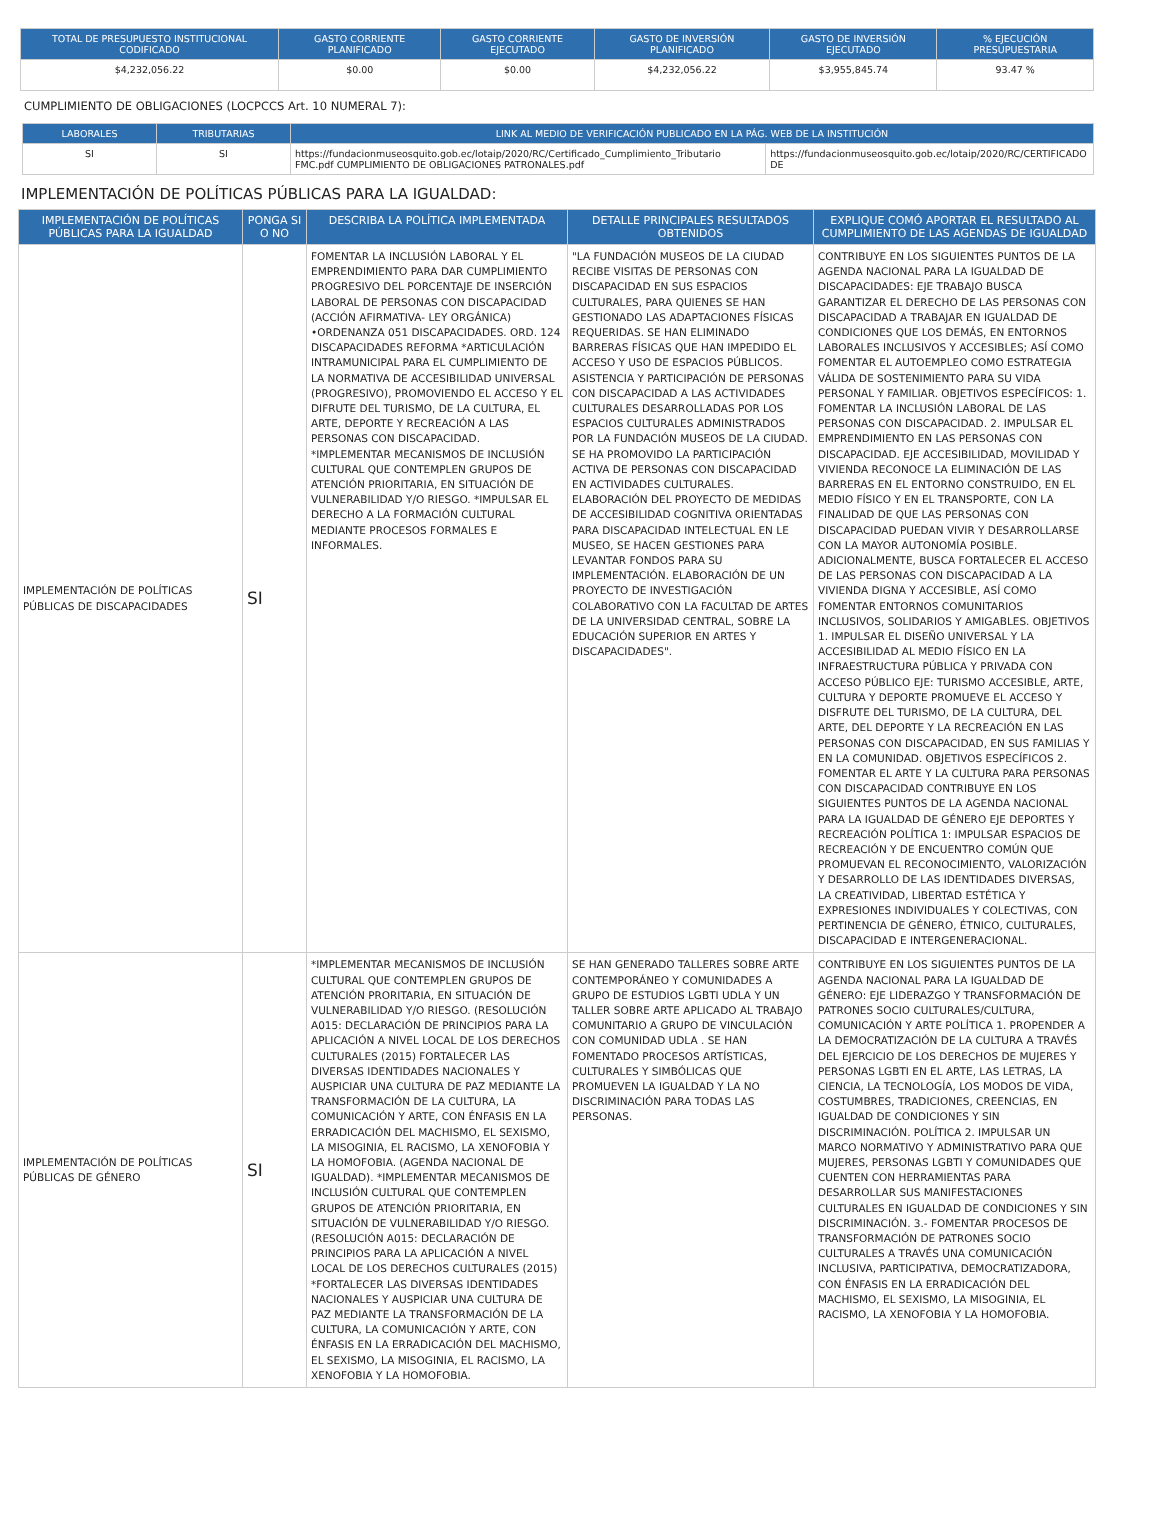| TOTAL DE PRESUPUESTO INSTITUCIONAL CODIFICADO | GASTO CORRIENTE PLANIFICADO | GASTO CORRIENTE EJECUTADO | GASTO DE INVERSIÓN PLANIFICADO | GASTO DE INVERSIÓN EJECUTADO | % EJECUCIÓN PRESUPUESTARIA |
| --- | --- | --- | --- | --- | --- |
| $4,232,056.22 | $0.00 | $0.00 | $4,232,056.22 | $3,955,845.74 | 93.47 % |
CUMPLIMIENTO DE OBLIGACIONES (LOCPCCS Art. 10 NUMERAL 7):
| LABORALES | TRIBUTARIAS | LINK AL MEDIO DE VERIFICACIÓN PUBLICADO EN LA PÁG. WEB DE LA INSTITUCIÓN | |
| --- | --- | --- | --- |
| SI | SI | https://fundacionmuseosquito.gob.ec/lotaip/2020/RC/Certificado_Cumplimiento_Tributario FMC.pdf CUMPLIMIENTO DE OBLIGACIONES PATRONALES.pdf | https://fundacionmuseosquito.gob.ec/lotaip/2020/RC/CERTIFICADO DE |
IMPLEMENTACIÓN DE POLÍTICAS PÚBLICAS PARA LA IGUALDAD:
| IMPLEMENTACIÓN DE POLÍTICAS PÚBLICAS PARA LA IGUALDAD | PONGA SI O NO | DESCRIBA LA POLÍTICA IMPLEMENTADA | DETALLE PRINCIPALES RESULTADOS OBTENIDOS | EXPLIQUE COMÓ APORTAR EL RESULTADO AL CUMPLIMIENTO DE LAS AGENDAS DE IGUALDAD |
| --- | --- | --- | --- | --- |
| IMPLEMENTACIÓN DE POLÍTICAS PÚBLICAS DE DISCAPACIDADES | SI | FOMENTAR LA INCLUSIÓN LABORAL Y EL EMPRENDIMIENTO PARA DAR CUMPLIMIENTO PROGRESIVO DEL PORCENTAJE DE INSERCIÓN LABORAL DE PERSONAS CON DISCAPACIDAD (ACCIÓN AFIRMATIVA- LEY ORGÁNICA) •ORDENANZA 051 DISCAPACIDADES. ORD. 124 DISCAPACIDADES REFORMA *ARTICULACIÓN INTRAMUNICIPAL PARA EL CUMPLIMIENTO DE LA NORMATIVA DE ACCESIBILIDAD UNIVERSAL (PROGRESIVO), PROMOVIENDO EL ACCESO Y EL DIFRUTE DEL TURISMO, DE LA CULTURA, EL ARTE, DEPORTE Y RECREACIÓN A LAS PERSONAS CON DISCAPACIDAD. *IMPLEMENTAR MECANISMOS DE INCLUSIÓN CULTURAL QUE CONTEMPLEN GRUPOS DE ATENCIÓN PRIORITARIA, EN SITUACIÓN DE VULNERABILIDAD Y/O RIESGO. *IMPULSAR EL DERECHO A LA FORMACIÓN CULTURAL MEDIANTE PROCESOS FORMALES E INFORMALES. | "LA FUNDACIÓN MUSEOS DE LA CIUDAD RECIBE VISITAS DE PERSONAS CON DISCAPACIDAD EN SUS ESPACIOS CULTURALES, PARA QUIENES SE HAN GESTIONADO LAS ADAPTACIONES FÍSICAS REQUERIDAS. SE HAN ELIMINADO BARRERAS FÍSICAS QUE HAN IMPEDIDO EL ACCESO Y USO DE ESPACIOS PÚBLICOS. ASISTENCIA Y PARTICIPACIÓN DE PERSONAS CON DISCAPACIDAD A LAS ACTIVIDADES CULTURALES DESARROLLADAS POR LOS ESPACIOS CULTURALES ADMINISTRADOS POR LA FUNDACIÓN MUSEOS DE LA CIUDAD. SE HA PROMOVIDO LA PARTICIPACIÓN ACTIVA DE PERSONAS CON DISCAPACIDAD EN ACTIVIDADES CULTURALES. ELABORACIÓN DEL PROYECTO DE MEDIDAS DE ACCESIBILIDAD COGNITIVA ORIENTADAS PARA DISCAPACIDAD INTELECTUAL EN LE MUSEO, SE HACEN GESTIONES PARA LEVANTAR FONDOS PARA SU IMPLEMENTACIÓN. ELABORACIÓN DE UN PROYECTO DE INVESTIGACIÓN COLABORATIVO CON LA FACULTAD DE ARTES DE LA UNIVERSIDAD CENTRAL, SOBRE LA EDUCACIÓN SUPERIOR EN ARTES Y DISCAPACIDADES". | CONTRIBUYE EN LOS SIGUIENTES PUNTOS DE LA AGENDA NACIONAL PARA LA IGUALDAD DE DISCAPACIDADES: EJE TRABAJO BUSCA GARANTIZAR EL DERECHO DE LAS PERSONAS CON DISCAPACIDAD A TRABAJAR EN IGUALDAD DE CONDICIONES QUE LOS DEMÁS, EN ENTORNOS LABORALES INCLUSIVOS Y ACCESIBLES; ASÍ COMO FOMENTAR EL AUTOEMPLEO COMO ESTRATEGIA VÁLIDA DE SOSTENIMIENTO PARA SU VIDA PERSONAL Y FAMILIAR. OBJETIVOS ESPECÍFICOS: 1. FOMENTAR LA INCLUSIÓN LABORAL DE LAS PERSONAS CON DISCAPACIDAD. 2. IMPULSAR EL EMPRENDIMIENTO EN LAS PERSONAS CON DISCAPACIDAD. EJE ACCESIBILIDAD, MOVILIDAD Y VIVIENDA RECONOCE LA ELIMINACIÓN DE LAS BARRERAS EN EL ENTORNO CONSTRUIDO, EN EL MEDIO FÍSICO Y EN EL TRANSPORTE, CON LA FINALIDAD DE QUE LAS PERSONAS CON DISCAPACIDAD PUEDAN VIVIR Y DESARROLLARSE CON LA MAYOR AUTONOMÍA POSIBLE. ADICIONALMENTE, BUSCA FORTALECER EL ACCESO DE LAS PERSONAS CON DISCAPACIDAD A LA VIVIENDA DIGNA Y ACCESIBLE, ASÍ COMO FOMENTAR ENTORNOS COMUNITARIOS INCLUSIVOS, SOLIDARIOS Y AMIGABLES. OBJETIVOS 1. IMPULSAR EL DISEÑO UNIVERSAL Y LA ACCESIBILIDAD AL MEDIO FÍSICO EN LA INFRAESTRUCTURA PÚBLICA Y PRIVADA CON ACCESO PÚBLICO EJE: TURISMO ACCESIBLE, ARTE, CULTURA Y DEPORTE PROMUEVE EL ACCESO Y DISFRUTE DEL TURISMO, DE LA CULTURA, DEL ARTE, DEL DEPORTE Y LA RECREACIÓN EN LAS PERSONAS CON DISCAPACIDAD, EN SUS FAMILIAS Y EN LA COMUNIDAD. OBJETIVOS ESPECÍFICOS 2. FOMENTAR EL ARTE Y LA CULTURA PARA PERSONAS CON DISCAPACIDAD CONTRIBUYE EN LOS SIGUIENTES PUNTOS DE LA AGENDA NACIONAL PARA LA IGUALDAD DE GÉNERO EJE DEPORTES Y RECREACIÓN POLÍTICA 1: IMPULSAR ESPACIOS DE RECREACIÓN Y DE ENCUENTRO COMÚN QUE PROMUEVAN EL RECONOCIMIENTO, VALORIZACIÓN Y DESARROLLO DE LAS IDENTIDADES DIVERSAS, LA CREATIVIDAD, LIBERTAD ESTÉTICA Y EXPRESIONES INDIVIDUALES Y COLECTIVAS, CON PERTINENCIA DE GÉNERO, ÉTNICO, CULTURALES, DISCAPACIDAD E INTERGENERACIONAL. |
| IMPLEMENTACIÓN DE POLÍTICAS PÚBLICAS DE GÉNERO | SI | *IMPLEMENTAR MECANISMOS DE INCLUSIÓN CULTURAL QUE CONTEMPLEN GRUPOS DE ATENCIÓN PRORITARIA, EN SITUACIÓN DE VULNERABILIDAD Y/O RIESGO. (RESOLUCIÓN A015: DECLARACIÓN DE PRINCIPIOS PARA LA APLICACIÓN A NIVEL LOCAL DE LOS DERECHOS CULTURALES (2015) FORTALECER LAS DIVERSAS IDENTIDADES NACIONALES Y AUSPICIAR UNA CULTURA DE PAZ MEDIANTE LA TRANSFORMACIÓN DE LA CULTURA, LA COMUNICACIÓN Y ARTE, CON ÉNFASIS EN LA ERRADICACIÓN DEL MACHISMO, EL SEXISMO, LA MISOGINIA, EL RACISMO, LA XENOFOBIA Y LA HOMOFOBIA. (AGENDA NACIONAL DE IGUALDAD). *IMPLEMENTAR MECANISMOS DE INCLUSIÓN CULTURAL QUE CONTEMPLEN GRUPOS DE ATENCIÓN PRIORITARIA, EN SITUACIÓN DE VULNERABILIDAD Y/O RIESGO. (RESOLUCIÓN A015: DECLARACIÓN DE PRINCIPIOS PARA LA APLICACIÓN A NIVEL LOCAL DE LOS DERECHOS CULTURALES (2015) *FORTALECER LAS DIVERSAS IDENTIDADES NACIONALES Y AUSPICIAR UNA CULTURA DE PAZ MEDIANTE LA TRANSFORMACIÓN DE LA CULTURA, LA COMUNICACIÓN Y ARTE, CON ÉNFASIS EN LA ERRADICACIÓN DEL MACHISMO, EL SEXISMO, LA MISOGINIA, EL RACISMO, LA XENOFOBIA Y LA HOMOFOBIA. | SE HAN GENERADO TALLERES SOBRE ARTE CONTEMPORÁNEO Y COMUNIDADES A GRUPO DE ESTUDIOS LGBTI UDLA Y UN TALLER SOBRE ARTE APLICADO AL TRABAJO COMUNITARIO A GRUPO DE VINCULACIÓN CON COMUNIDAD UDLA . SE HAN FOMENTADO PROCESOS ARTÍSTICAS, CULTURALES Y SIMBÓLICAS QUE PROMUEVEN LA IGUALDAD Y LA NO DISCRIMINACIÓN PARA TODAS LAS PERSONAS. | CONTRIBUYE EN LOS SIGUIENTES PUNTOS DE LA AGENDA NACIONAL PARA LA IGUALDAD DE GÉNERO: EJE LIDERAZGO Y TRANSFORMACIÓN DE PATRONES SOCIO CULTURALES/CULTURA, COMUNICACIÓN Y ARTE POLÍTICA 1. PROPENDER A LA DEMOCRATIZACIÓN DE LA CULTURA A TRAVÉS DEL EJERCICIO DE LOS DERECHOS DE MUJERES Y PERSONAS LGBTI EN EL ARTE, LAS LETRAS, LA CIENCIA, LA TECNOLOGÍA, LOS MODOS DE VIDA, COSTUMBRES, TRADICIONES, CREENCIAS, EN IGUALDAD DE CONDICIONES Y SIN DISCRIMINACIÓN. POLÍTICA 2. IMPULSAR UN MARCO NORMATIVO Y ADMINISTRATIVO PARA QUE MUJERES, PERSONAS LGBTI Y COMUNIDADES QUE CUENTEN CON HERRAMIENTAS PARA DESARROLLAR SUS MANIFESTACIONES CULTURALES EN IGUALDAD DE CONDICIONES Y SIN DISCRIMINACIÓN. 3.- FOMENTAR PROCESOS DE TRANSFORMACIÓN DE PATRONES SOCIO CULTURALES A TRAVÉS UNA COMUNICACIÓN INCLUSIVA, PARTICIPATIVA, DEMOCRATIZADORA, CON ÉNFASIS EN LA ERRADICACIÓN DEL MACHISMO, EL SEXISMO, LA MISOGINIA, EL RACISMO, LA XENOFOBIA Y LA HOMOFOBIA. |